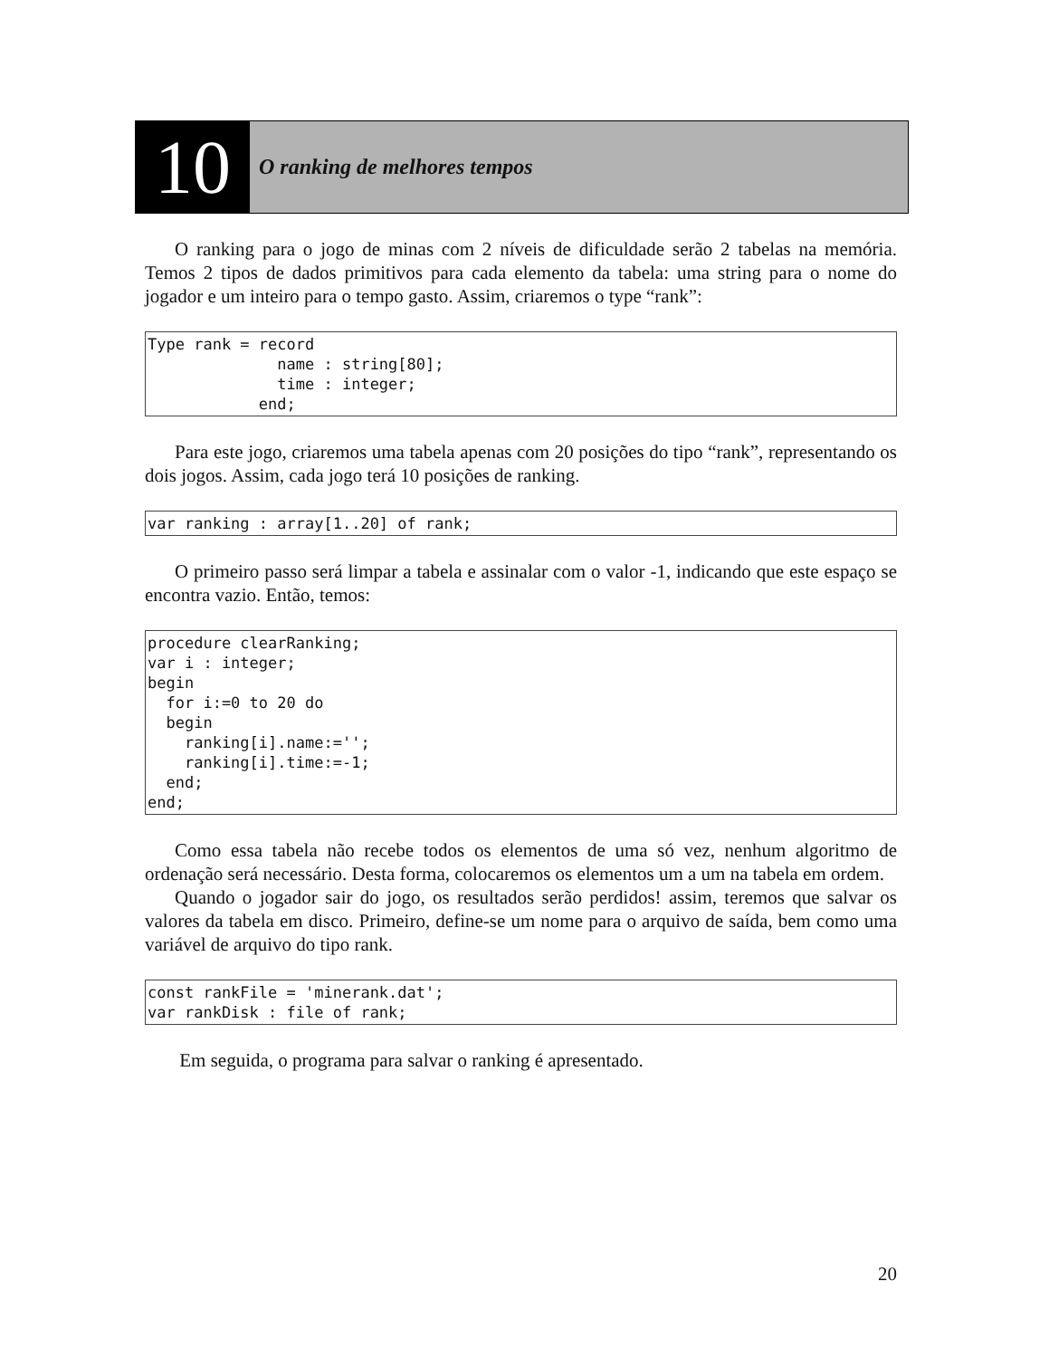10
O ranking de melhores tempos
O ranking para o jogo de minas com 2 níveis de dificuldade serão 2 tabelas na memória. Temos 2 tipos de dados primitivos para cada elemento da tabela: uma string para o nome do jogador e um inteiro para o tempo gasto. Assim, criaremos o type “rank”:
Type rank = record
              name : string[80];
              time : integer;
            end;
Para este jogo, criaremos uma tabela apenas com 20 posições do tipo “rank”, representando os dois jogos. Assim, cada jogo terá 10 posições de ranking.
var ranking : array[1..20] of rank;
O primeiro passo será limpar a tabela e assinalar com o valor -1, indicando que este espaço se encontra vazio. Então, temos:
procedure clearRanking;
var i : integer;
begin
  for i:=0 to 20 do
  begin
    ranking[i].name:='';
    ranking[i].time:=-1;
  end;
end;
Como essa tabela não recebe todos os elementos de uma só vez, nenhum algoritmo de ordenação será necessário. Desta forma, colocaremos os elementos um a um na tabela em ordem.
Quando o jogador sair do jogo, os resultados serão perdidos! assim, teremos que salvar os valores da tabela em disco. Primeiro, define-se um nome para o arquivo de saída, bem como uma variável de arquivo do tipo rank.
const rankFile = 'minerank.dat';
var rankDisk : file of rank;
Em seguida, o programa para salvar o ranking é apresentado.
20